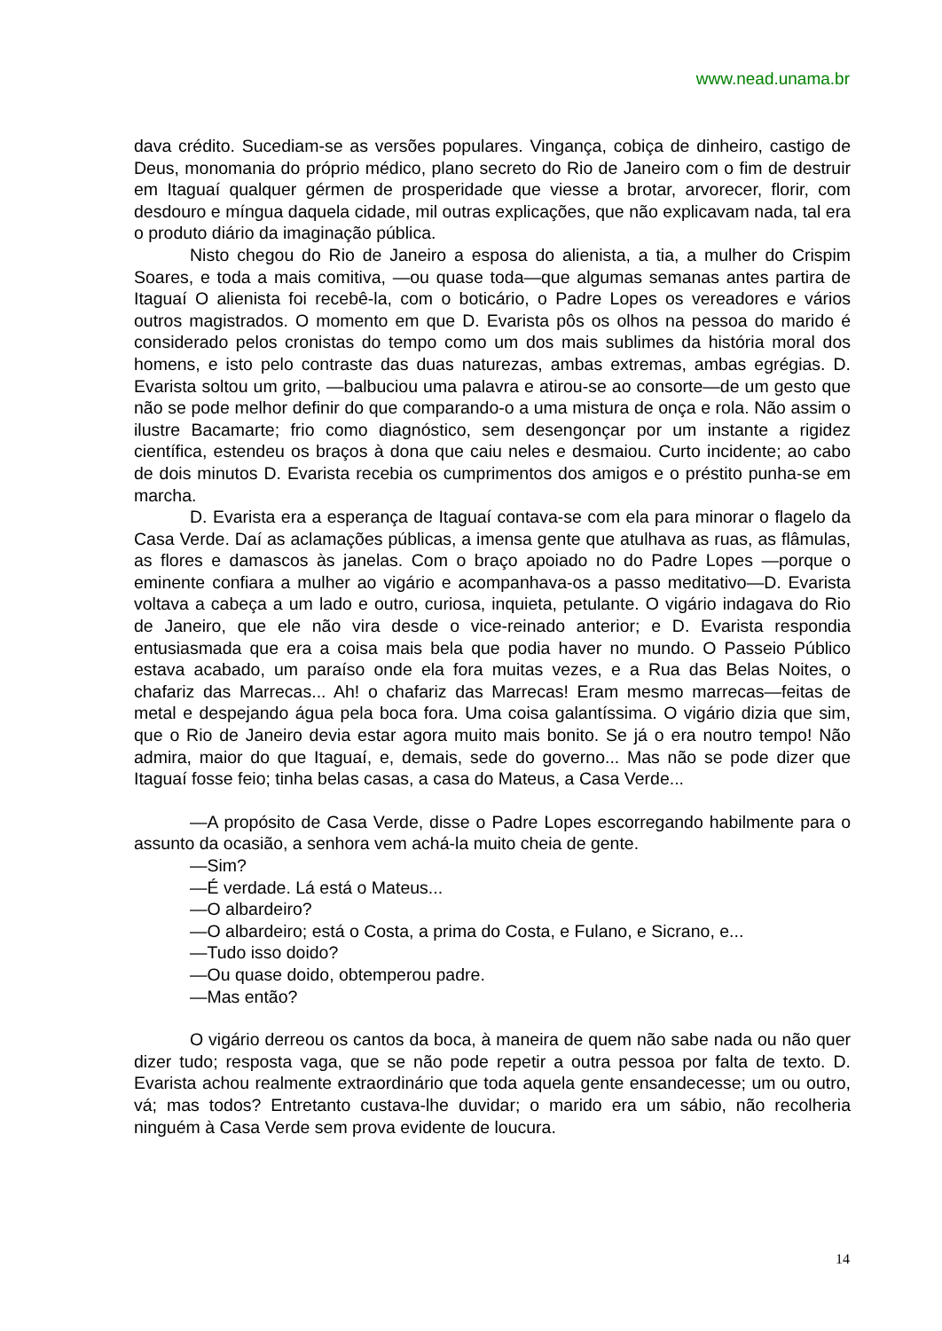www.nead.unama.br
dava crédito. Sucediam-se as versões populares. Vingança, cobiça de dinheiro, castigo de Deus, monomania do próprio médico, plano secreto do Rio de Janeiro com o fim de destruir em Itaguaí qualquer gérmen de prosperidade que viesse a brotar, arvorecer, florir, com desdouro e míngua daquela cidade, mil outras explicações, que não explicavam nada, tal era o produto diário da imaginação pública.
Nisto chegou do Rio de Janeiro a esposa do alienista, a tia, a mulher do Crispim Soares, e toda a mais comitiva, —ou quase toda—que algumas semanas antes partira de Itaguaí O alienista foi recebê-la, com o boticário, o Padre Lopes os vereadores e vários outros magistrados. O momento em que D. Evarista pôs os olhos na pessoa do marido é considerado pelos cronistas do tempo como um dos mais sublimes da história moral dos homens, e isto pelo contraste das duas naturezas, ambas extremas, ambas egrégias. D. Evarista soltou um grito, —balbuciou uma palavra e atirou-se ao consorte—de um gesto que não se pode melhor definir do que comparando-o a uma mistura de onça e rola. Não assim o ilustre Bacamarte; frio como diagnóstico, sem desengonçar por um instante a rigidez científica, estendeu os braços à dona que caiu neles e desmaiou. Curto incidente; ao cabo de dois minutos D. Evarista recebia os cumprimentos dos amigos e o préstito punha-se em marcha.
D. Evarista era a esperança de Itaguaí contava-se com ela para minorar o flagelo da Casa Verde. Daí as aclamações públicas, a imensa gente que atulhava as ruas, as flâmulas, as flores e damascos às janelas. Com o braço apoiado no do Padre Lopes —porque o eminente confiara a mulher ao vigário e acompanhava-os a passo meditativo—D. Evarista voltava a cabeça a um lado e outro, curiosa, inquieta, petulante. O vigário indagava do Rio de Janeiro, que ele não vira desde o vice-reinado anterior; e D. Evarista respondia entusiasmada que era a coisa mais bela que podia haver no mundo. O Passeio Público estava acabado, um paraíso onde ela fora muitas vezes, e a Rua das Belas Noites, o chafariz das Marrecas... Ah! o chafariz das Marrecas! Eram mesmo marrecas—feitas de metal e despejando água pela boca fora. Uma coisa galantíssima. O vigário dizia que sim, que o Rio de Janeiro devia estar agora muito mais bonito. Se já o era noutro tempo! Não admira, maior do que Itaguaí, e, demais, sede do governo... Mas não se pode dizer que Itaguaí fosse feio; tinha belas casas, a casa do Mateus, a Casa Verde...
—A propósito de Casa Verde, disse o Padre Lopes escorregando habilmente para o assunto da ocasião, a senhora vem achá-la muito cheia de gente.
—Sim?
—É verdade. Lá está o Mateus...
—O albardeiro?
—O albardeiro; está o Costa, a prima do Costa, e Fulano, e Sicrano, e...
—Tudo isso doido?
—Ou quase doido, obtemperou padre.
—Mas então?
O vigário derreou os cantos da boca, à maneira de quem não sabe nada ou não quer dizer tudo; resposta vaga, que se não pode repetir a outra pessoa por falta de texto. D. Evarista achou realmente extraordinário que toda aquela gente ensandecesse; um ou outro, vá; mas todos? Entretanto custava-lhe duvidar; o marido era um sábio, não recolheria ninguém à Casa Verde sem prova evidente de loucura.
14